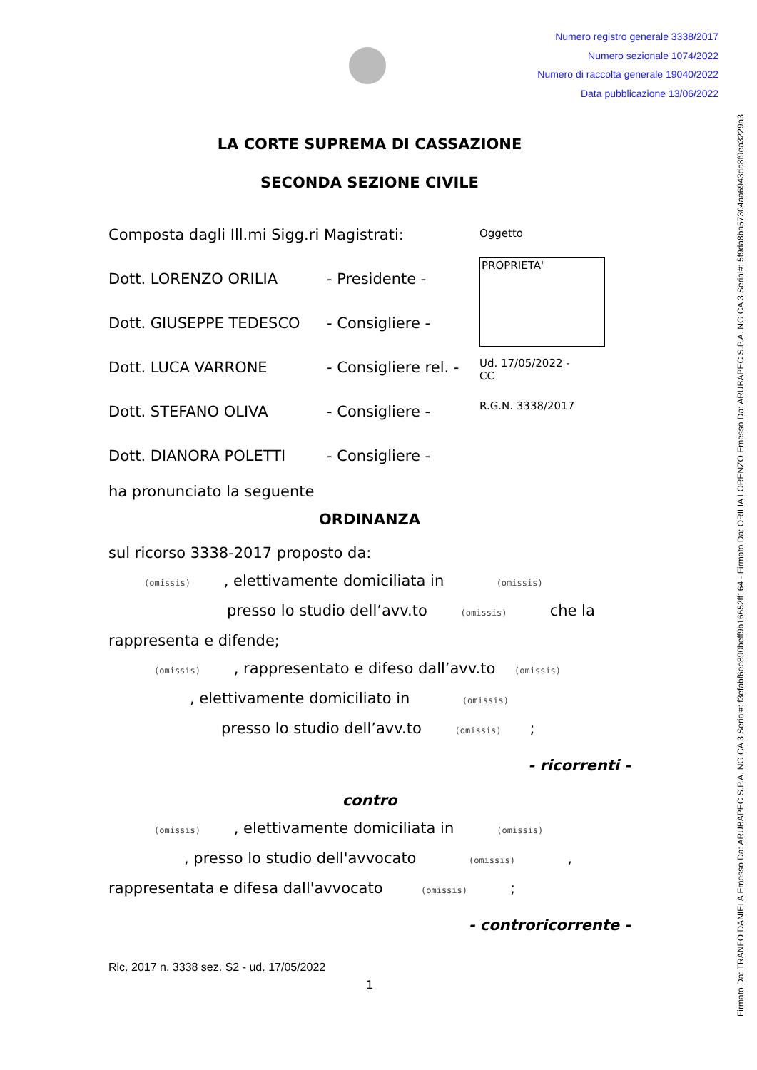Numero registro generale 3338/2017
Numero sezionale 1074/2022
Numero di raccolta generale 19040/2022
Data pubblicazione 13/06/2022
Firmato Da: TRANFO DANIELA Emesso Da: ARUBAPEC S.P.A. NG CA 3 Serial#: f3efabf6ee890beff9b16652ff164 - Firmato Da: ORILIA LORENZO Emesso Da: ARUBAPEC S.P.A. NG CA 3 Serial#: 5f9da8ba57304aa6943da8f9ea3229a3
LA CORTE SUPREMA DI CASSAZIONE
SECONDA SEZIONE CIVILE
Composta dagli Ill.mi Sigg.ri Magistrati:
Dott. LORENZO ORILIA - Presidente -
Dott. GIUSEPPE TEDESCO - Consigliere -
Dott. LUCA VARRONE - Consigliere rel. -
Dott. STEFANO OLIVA - Consigliere -
Dott. DIANORA POLETTI - Consigliere -
Oggetto
PROPRIETA'
Ud. 17/05/2022 -
CC
R.G.N. 3338/2017
ha pronunciato la seguente
ORDINANZA
sul ricorso 3338-2017 proposto da:
(omissis) , elettivamente domiciliata in (omissis)
presso lo studio dell’avv.to (omissis) che la
rappresenta e difende;
(omissis) , rappresentato e difeso dall’avv.to (omissis)
, elettivamente domiciliato in (omissis)
presso lo studio dell’avv.to (omissis) ;
- ricorrenti -
contro
(omissis) , elettivamente domiciliata in (omissis)
, presso lo studio dell'avvocato (omissis) ,
rappresentata e difesa dall'avvocato (omissis) ;
- controricorrente -
Ric. 2017 n. 3338 sez. S2 - ud. 17/05/2022
1